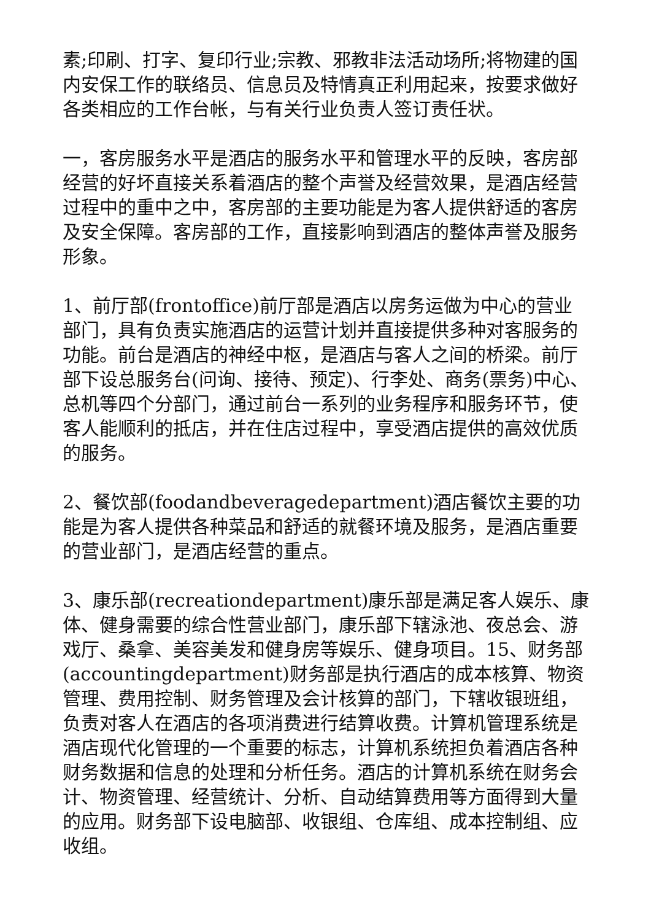素;印刷、打字、复印行业;宗教、邪教非法活动场所;将物建的国内安保工作的联络员、信息员及特情真正利用起来，按要求做好各类相应的工作台帐，与有关行业负责人签订责任状。
一，客房服务水平是酒店的服务水平和管理水平的反映，客房部经营的好坏直接关系着酒店的整个声誉及经营效果，是酒店经营过程中的重中之中，客房部的主要功能是为客人提供舒适的客房及安全保障。客房部的工作，直接影响到酒店的整体声誉及服务形象。
1、前厅部(frontoffice)前厅部是酒店以房务运做为中心的营业部门，具有负责实施酒店的运营计划并直接提供多种对客服务的功能。前台是酒店的神经中枢，是酒店与客人之间的桥梁。前厅部下设总服务台(问询、接待、预定)、行李处、商务(票务)中心、总机等四个分部门，通过前台一系列的业务程序和服务环节，使客人能顺利的抵店，并在住店过程中，享受酒店提供的高效优质的服务。
2、餐饮部(foodandbeveragedepartment)酒店餐饮主要的功能是为客人提供各种菜品和舒适的就餐环境及服务，是酒店重要的营业部门，是酒店经营的重点。
3、康乐部(recreationdepartment)康乐部是满足客人娱乐、康体、健身需要的综合性营业部门，康乐部下辖泳池、夜总会、游戏厅、桑拿、美容美发和健身房等娱乐、健身项目。15、财务部(accountingdepartment)财务部是执行酒店的成本核算、物资管理、费用控制、财务管理及会计核算的部门，下辖收银班组，负责对客人在酒店的各项消费进行结算收费。计算机管理系统是酒店现代化管理的一个重要的标志，计算机系统担负着酒店各种财务数据和信息的处理和分析任务。酒店的计算机系统在财务会计、物资管理、经营统计、分析、自动结算费用等方面得到大量的应用。财务部下设电脑部、收银组、仓库组、成本控制组、应收组。